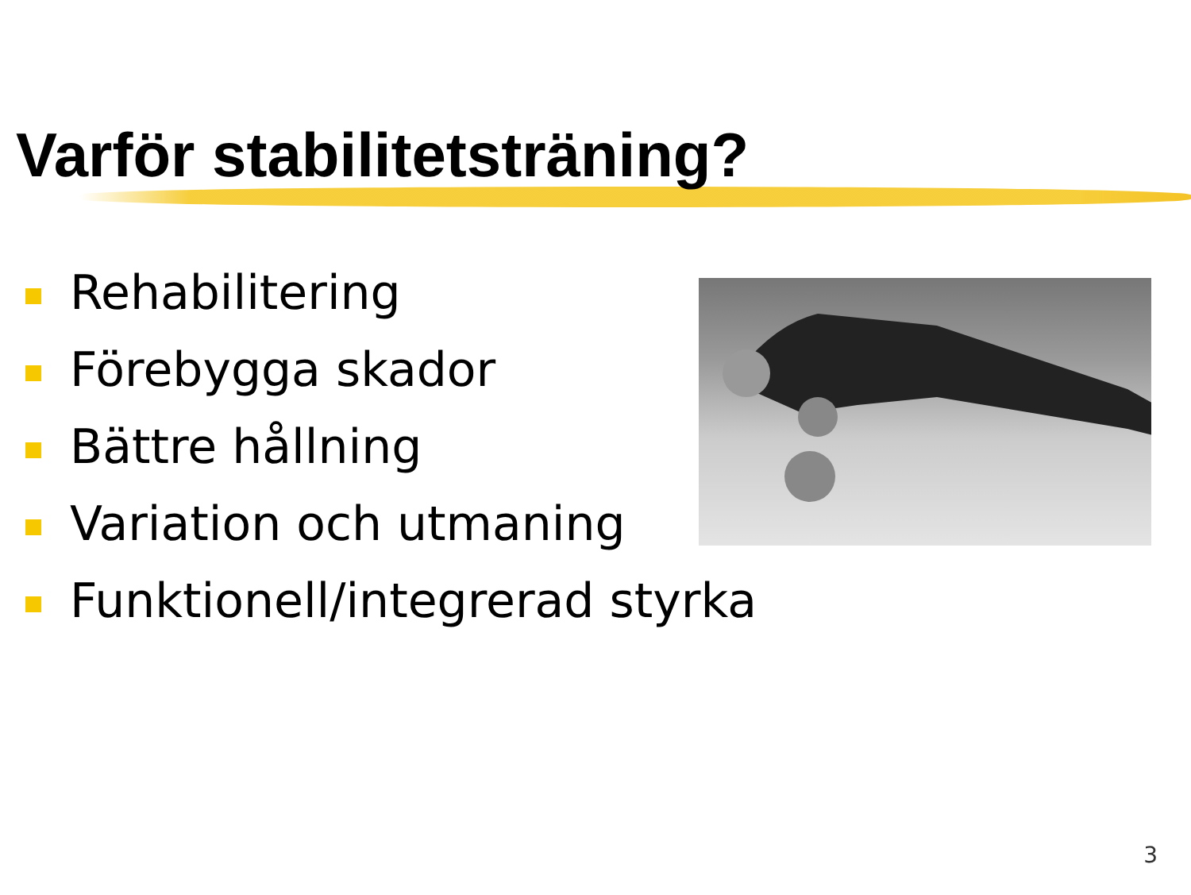Varför stabilitetsträning?
Rehabilitering
Förebygga skador
Bättre hållning
Variation och utmaning
Funktionell/integrerad styrka
3